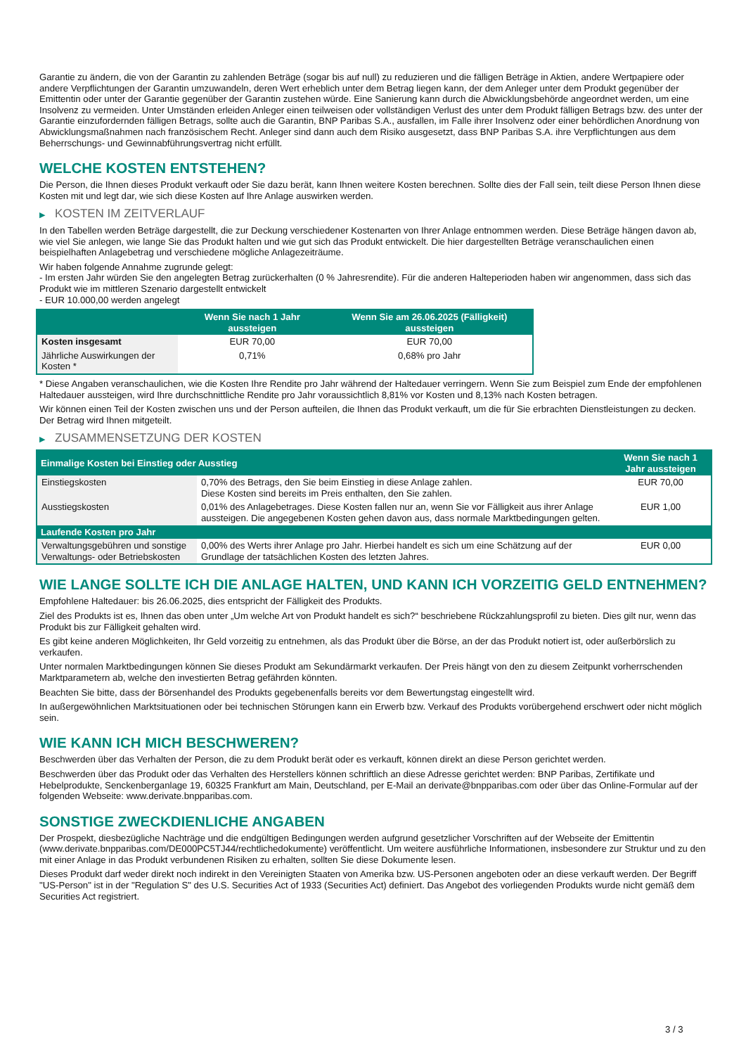Garantie zu ändern, die von der Garantin zu zahlenden Beträge (sogar bis auf null) zu reduzieren und die fälligen Beträge in Aktien, andere Wertpapiere oder andere Verpflichtungen der Garantin umzuwandeln, deren Wert erheblich unter dem Betrag liegen kann, der dem Anleger unter dem Produkt gegenüber der Emittentin oder unter der Garantie gegenüber der Garantin zustehen würde. Eine Sanierung kann durch die Abwicklungsbehörde angeordnet werden, um eine Insolvenz zu vermeiden. Unter Umständen erleiden Anleger einen teilweisen oder vollständigen Verlust des unter dem Produkt fälligen Betrags bzw. des unter der Garantie einzufordernden fälligen Betrags, sollte auch die Garantin, BNP Paribas S.A., ausfallen, im Falle ihrer Insolvenz oder einer behördlichen Anordnung von Abwicklungsmaßnahmen nach französischem Recht. Anleger sind dann auch dem Risiko ausgesetzt, dass BNP Paribas S.A. ihre Verpflichtungen aus dem Beherrschungs- und Gewinnabführungsvertrag nicht erfüllt.
WELCHE KOSTEN ENTSTEHEN?
Die Person, die Ihnen dieses Produkt verkauft oder Sie dazu berät, kann Ihnen weitere Kosten berechnen. Sollte dies der Fall sein, teilt diese Person Ihnen diese Kosten mit und legt dar, wie sich diese Kosten auf Ihre Anlage auswirken werden.
▶ KOSTEN IM ZEITVERLAUF
In den Tabellen werden Beträge dargestellt, die zur Deckung verschiedener Kostenarten von Ihrer Anlage entnommen werden. Diese Beträge hängen davon ab, wie viel Sie anlegen, wie lange Sie das Produkt halten und wie gut sich das Produkt entwickelt. Die hier dargestellten Beträge veranschaulichen einen beispielhaften Anlagebetrag und verschiedene mögliche Anlagezeiträume.
Wir haben folgende Annahme zugrunde gelegt:
- Im ersten Jahr würden Sie den angelegten Betrag zurückerhalten (0 % Jahresrendite). Für die anderen Halteperioden haben wir angenommen, dass sich das Produkt wie im mittleren Szenario dargestellt entwickelt
- EUR 10.000,00 werden angelegt
| | Wenn Sie nach 1 Jahr aussteigen | Wenn Sie am 26.06.2025 (Fälligkeit) aussteigen |
| --- | --- | --- |
| Kosten insgesamt | EUR 70,00 | EUR 70,00 |
| Jährliche Auswirkungen der Kosten * | 0,71% | 0,68% pro Jahr |
* Diese Angaben veranschaulichen, wie die Kosten Ihre Rendite pro Jahr während der Haltedauer verringern. Wenn Sie zum Beispiel zum Ende der empfohlenen Haltedauer aussteigen, wird Ihre durchschnittliche Rendite pro Jahr voraussichtlich 8,81% vor Kosten und 8,13% nach Kosten betragen.
Wir können einen Teil der Kosten zwischen uns und der Person aufteilen, die Ihnen das Produkt verkauft, um die für Sie erbrachten Dienstleistungen zu decken. Der Betrag wird Ihnen mitgeteilt.
▶ ZUSAMMENSETZUNG DER KOSTEN
| Einmalige Kosten bei Einstieg oder Ausstieg | | Wenn Sie nach 1 Jahr aussteigen |
| --- | --- | --- |
| Einstiegskosten | 0,70% des Betrags, den Sie beim Einstieg in diese Anlage zahlen. Diese Kosten sind bereits im Preis enthalten, den Sie zahlen. | EUR 70,00 |
| Ausstiegskosten | 0,01% des Anlagebetrages. Diese Kosten fallen nur an, wenn Sie vor Fälligkeit aus ihrer Anlage aussteigen. Die angegebenen Kosten gehen davon aus, dass normale Marktbedingungen gelten. | EUR 1,00 |
| Laufende Kosten pro Jahr | | |
| Verwaltungsgebühren und sonstige Verwaltungs- oder Betriebskosten | 0,00% des Werts ihrer Anlage pro Jahr. Hierbei handelt es sich um eine Schätzung auf der Grundlage der tatsächlichen Kosten des letzten Jahres. | EUR 0,00 |
WIE LANGE SOLLTE ICH DIE ANLAGE HALTEN, UND KANN ICH VORZEITIG GELD ENTNEHMEN?
Empfohlene Haltedauer: bis 26.06.2025, dies entspricht der Fälligkeit des Produkts.
Ziel des Produkts ist es, Ihnen das oben unter „Um welche Art von Produkt handelt es sich?“ beschriebene Rückzahlungsprofil zu bieten. Dies gilt nur, wenn das Produkt bis zur Fälligkeit gehalten wird.
Es gibt keine anderen Möglichkeiten, Ihr Geld vorzeitig zu entnehmen, als das Produkt über die Börse, an der das Produkt notiert ist, oder außerbörslich zu verkaufen.
Unter normalen Marktbedingungen können Sie dieses Produkt am Sekundärmarkt verkaufen. Der Preis hängt von den zu diesem Zeitpunkt vorherrschenden Marktparametern ab, welche den investierten Betrag gefährden könnten.
Beachten Sie bitte, dass der Börsenhandel des Produkts gegebenenfalls bereits vor dem Bewertungstag eingestellt wird.
In außergewöhnlichen Marktsituationen oder bei technischen Störungen kann ein Erwerb bzw. Verkauf des Produkts vorübergehend erschwert oder nicht möglich sein.
WIE KANN ICH MICH BESCHWEREN?
Beschwerden über das Verhalten der Person, die zu dem Produkt berät oder es verkauft, können direkt an diese Person gerichtet werden.
Beschwerden über das Produkt oder das Verhalten des Herstellers können schriftlich an diese Adresse gerichtet werden: BNP Paribas, Zertifikate und Hebelprodukte, Senckenberganlage 19, 60325 Frankfurt am Main, Deutschland, per E-Mail an derivate@bnpparibas.com oder über das Online-Formular auf der folgenden Webseite: www.derivate.bnpparibas.com.
SONSTIGE ZWECKDIENLICHE ANGABEN
Der Prospekt, diesbezügliche Nachträge und die endgültigen Bedingungen werden aufgrund gesetzlicher Vorschriften auf der Webseite der Emittentin (www.derivate.bnpparibas.com/DE000PC5TJ44/rechtlichedokumente) veröffentlicht. Um weitere ausführliche Informationen, insbesondere zur Struktur und zu den mit einer Anlage in das Produkt verbundenen Risiken zu erhalten, sollten Sie diese Dokumente lesen.
Dieses Produkt darf weder direkt noch indirekt in den Vereinigten Staaten von Amerika bzw. US-Personen angeboten oder an diese verkauft werden. Der Begriff "US-Person" ist in der "Regulation S" des U.S. Securities Act of 1933 (Securities Act) definiert. Das Angebot des vorliegenden Produkts wurde nicht gemäß dem Securities Act registriert.
3 / 3